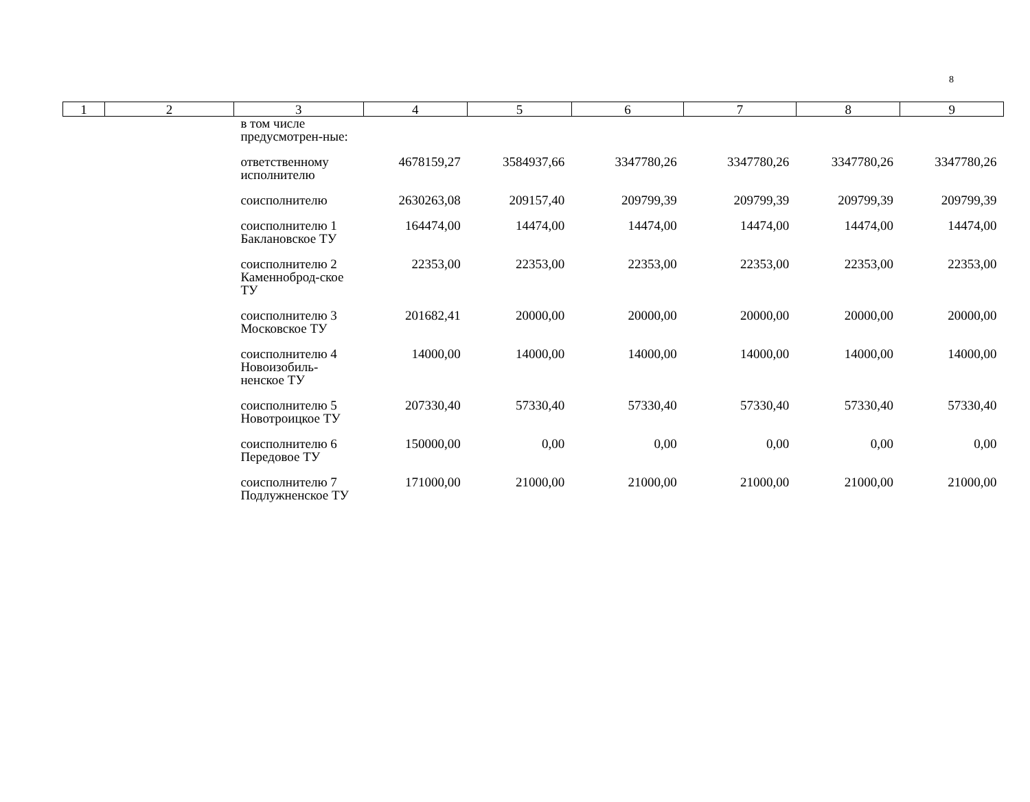8
| 1 | 2 | 3 | 4 | 5 | 6 | 7 | 8 | 9 |
| --- | --- | --- | --- | --- | --- | --- | --- | --- |
| | | в том числе предусмотрен-ные: | | | | | | |
| | | ответственному исполнителю | 4678159,27 | 3584937,66 | 3347780,26 | 3347780,26 | 3347780,26 | 3347780,26 |
| | | соисполнителю | 2630263,08 | 209157,40 | 209799,39 | 209799,39 | 209799,39 | 209799,39 |
| | | соисполнителю 1 Баклановское ТУ | 164474,00 | 14474,00 | 14474,00 | 14474,00 | 14474,00 | 14474,00 |
| | | соисполнителю 2 Каменноброд-ское ТУ | 22353,00 | 22353,00 | 22353,00 | 22353,00 | 22353,00 | 22353,00 |
| | | соисполнителю 3 Московское ТУ | 201682,41 | 20000,00 | 20000,00 | 20000,00 | 20000,00 | 20000,00 |
| | | соисполнителю 4 Новоизобиль-ненское ТУ | 14000,00 | 14000,00 | 14000,00 | 14000,00 | 14000,00 | 14000,00 |
| | | соисполнителю 5 Новотроицкое ТУ | 207330,40 | 57330,40 | 57330,40 | 57330,40 | 57330,40 | 57330,40 |
| | | соисполнителю 6 Передовое ТУ | 150000,00 | 0,00 | 0,00 | 0,00 | 0,00 | 0,00 |
| | | соисполнителю 7 Подлужненское ТУ | 171000,00 | 21000,00 | 21000,00 | 21000,00 | 21000,00 | 21000,00 |